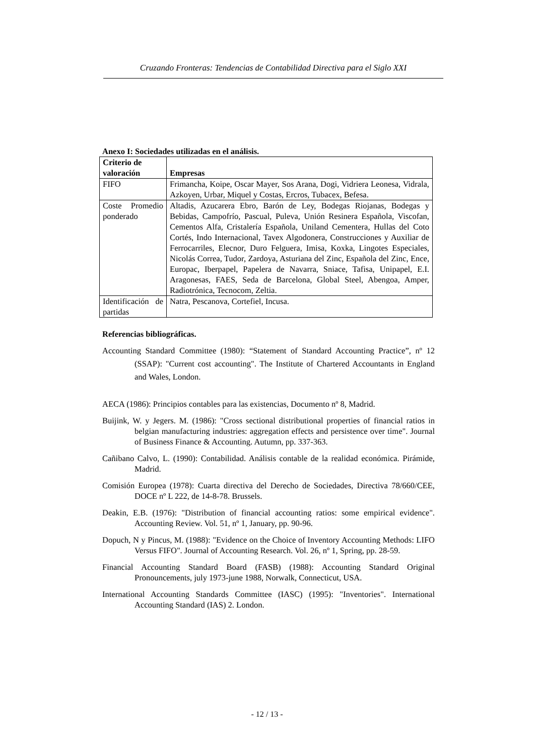Cruzando Fronteras: Tendencias de Contabilidad Directiva para el Siglo XXI
Anexo I: Sociedades utilizadas en el análisis.
| Criterio de valoración | Empresas |
| --- | --- |
| FIFO | Frimancha, Koipe, Oscar Mayer, Sos Arana, Dogi, Vidriera Leonesa, Vidrala, Azkoyen, Urbar, Miquel y Costas, Ercros, Tubacex, Befesa. |
| Coste Promedio ponderado | Altadis, Azucarera Ebro, Barón de Ley, Bodegas Riojanas, Bodegas y Bebidas, Campofrío, Pascual, Puleva, Unión Resinera Española, Viscofan, Cementos Alfa, Cristalería Española, Uniland Cementera, Hullas del Coto Cortés, Indo Internacional, Tavex Algodonera, Construcciones y Auxiliar de Ferrocarriles, Elecnor, Duro Felguera, Imisa, Koxka, Lingotes Especiales, Nicolás Correa, Tudor, Zardoya, Asturiana del Zinc, Española del Zinc, Ence, Europac, Iberpapel, Papelera de Navarra, Sniace, Tafisa, Unipapel, E.I. Aragonesas, FAES, Seda de Barcelona, Global Steel, Abengoa, Amper, Radiotrónica, Tecnocom, Zeltia. |
| Identificación de partidas | Natra, Pescanova, Cortefiel, Incusa. |
Referencias bibliográficas.
Accounting Standard Committee (1980): “Statement of Standard Accounting Practice”, nº 12 (SSAP): "Current cost accounting". The Institute of Chartered Accountants in England and Wales, London.
AECA (1986): Principios contables para las existencias, Documento nº 8, Madrid.
Buijink, W. y Jegers. M. (1986): "Cross sectional distributional properties of financial ratios in belgian manufacturing industries: aggregation effects and persistence over time". Journal of Business Finance & Accounting. Autumn, pp. 337-363.
Cañibano Calvo, L. (1990): Contabilidad. Análisis contable de la realidad económica. Pirámide, Madrid.
Comisión Europea (1978): Cuarta directiva del Derecho de Sociedades, Directiva 78/660/CEE, DOCE nº L 222, de 14-8-78. Brussels.
Deakin, E.B. (1976): "Distribution of financial accounting ratios: some empirical evidence". Accounting Review. Vol. 51, nº 1, January, pp. 90-96.
Dopuch, N y Pincus, M. (1988): "Evidence on the Choice of Inventory Accounting Methods: LIFO Versus FIFO". Journal of Accounting Research. Vol. 26, nº 1, Spring, pp. 28-59.
Financial Accounting Standard Board (FASB) (1988): Accounting Standard Original Pronouncements, july 1973-june 1988, Norwalk, Connecticut, USA.
International Accounting Standards Committee (IASC) (1995): "Inventories". International Accounting Standard (IAS) 2. London.
- 12 / 13 -